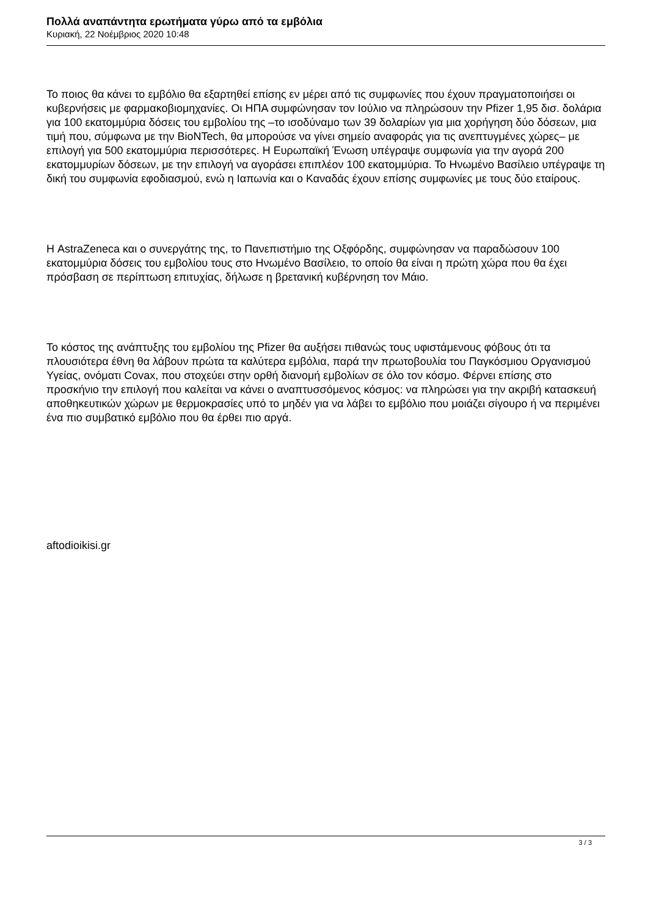Πολλά αναπάντητα ερωτήματα γύρω από τα εμβόλια
Κυριακή, 22 Νοέμβριος 2020 10:48
Το ποιος θα κάνει το εμβόλιο θα εξαρτηθεί επίσης εν μέρει από τις συμφωνίες που έχουν πραγματοποιήσει οι κυβερνήσεις με φαρμακοβιομηχανίες. Οι ΗΠΑ συμφώνησαν τον Ιούλιο να πληρώσουν την Pfizer 1,95 δισ. δολάρια για 100 εκατομμύρια δόσεις του εμβολίου της –το ισοδύναμο των 39 δολαρίων για μια χορήγηση δύο δόσεων, μια τιμή που, σύμφωνα με την BioNTech, θα μπορούσε να γίνει σημείο αναφοράς για τις ανεπτυγμένες χώρες– με επιλογή για 500 εκατομμύρια περισσότερες. Η Ευρωπαϊκή Ένωση υπέγραψε συμφωνία για την αγορά 200 εκατομμυρίων δόσεων, με την επιλογή να αγοράσει επιπλέον 100 εκατομμύρια. Το Ηνωμένο Βασίλειο υπέγραψε τη δική του συμφωνία εφοδιασμού, ενώ η Ιαπωνία και ο Καναδάς έχουν επίσης συμφωνίες με τους δύο εταίρους.
Η AstraZeneca και ο συνεργάτης της, το Πανεπιστήμιο της Οξφόρδης, συμφώνησαν να παραδώσουν 100 εκατομμύρια δόσεις του εμβολίου τους στο Ηνωμένο Βασίλειο, το οποίο θα είναι η πρώτη χώρα που θα έχει πρόσβαση σε περίπτωση επιτυχίας, δήλωσε η βρετανική κυβέρνηση τον Μάιο.
Το κόστος της ανάπτυξης του εμβολίου της Pfizer θα αυξήσει πιθανώς τους υφιστάμενους φόβους ότι τα πλουσιότερα έθνη θα λάβουν πρώτα τα καλύτερα εμβόλια, παρά την πρωτοβουλία του Παγκόσμιου Οργανισμού Υγείας, ονόματι Covax, που στοχεύει στην ορθή διανομή εμβολίων σε όλο τον κόσμο. Φέρνει επίσης στο προσκήνιο την επιλογή που καλείται να κάνει ο αναπτυσσόμενος κόσμος: να πληρώσει για την ακριβή κατασκευή αποθηκευτικών χώρων με θερμοκρασίες υπό το μηδέν για να λάβει το εμβόλιο που μοιάζει σίγουρο ή να περιμένει ένα πιο συμβατικό εμβόλιο που θα έρθει πιο αργά.
aftodioikisi.gr
3 / 3